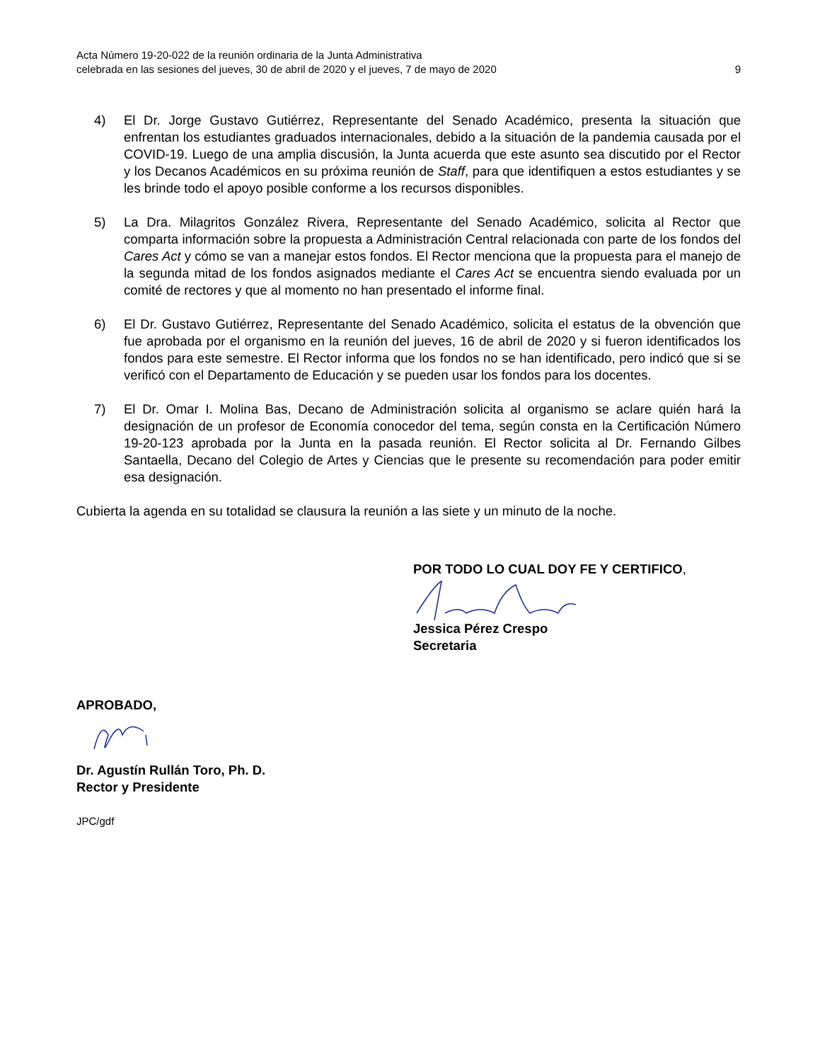Acta Número 19-20-022 de la reunión ordinaria de la Junta Administrativa
celebrada en las sesiones del jueves, 30 de abril de 2020 y el jueves, 7 de mayo de 2020 9
4) El Dr. Jorge Gustavo Gutiérrez, Representante del Senado Académico, presenta la situación que enfrentan los estudiantes graduados internacionales, debido a la situación de la pandemia causada por el COVID-19. Luego de una amplia discusión, la Junta acuerda que este asunto sea discutido por el Rector y los Decanos Académicos en su próxima reunión de Staff, para que identifiquen a estos estudiantes y se les brinde todo el apoyo posible conforme a los recursos disponibles.
5) La Dra. Milagritos González Rivera, Representante del Senado Académico, solicita al Rector que comparta información sobre la propuesta a Administración Central relacionada con parte de los fondos del Cares Act y cómo se van a manejar estos fondos. El Rector menciona que la propuesta para el manejo de la segunda mitad de los fondos asignados mediante el Cares Act se encuentra siendo evaluada por un comité de rectores y que al momento no han presentado el informe final.
6) El Dr. Gustavo Gutiérrez, Representante del Senado Académico, solicita el estatus de la obvención que fue aprobada por el organismo en la reunión del jueves, 16 de abril de 2020 y si fueron identificados los fondos para este semestre. El Rector informa que los fondos no se han identificado, pero indicó que si se verificó con el Departamento de Educación y se pueden usar los fondos para los docentes.
7) El Dr. Omar I. Molina Bas, Decano de Administración solicita al organismo se aclare quién hará la designación de un profesor de Economía conocedor del tema, según consta en la Certificación Número 19-20-123 aprobada por la Junta en la pasada reunión. El Rector solicita al Dr. Fernando Gilbes Santaella, Decano del Colegio de Artes y Ciencias que le presente su recomendación para poder emitir esa designación.
Cubierta la agenda en su totalidad se clausura la reunión a las siete y un minuto de la noche.
POR TODO LO CUAL DOY FE Y CERTIFICO,
Jessica Pérez Crespo
Secretaria
APROBADO,
Dr. Agustín Rullán Toro, Ph. D.
Rector y Presidente
JPC/gdf